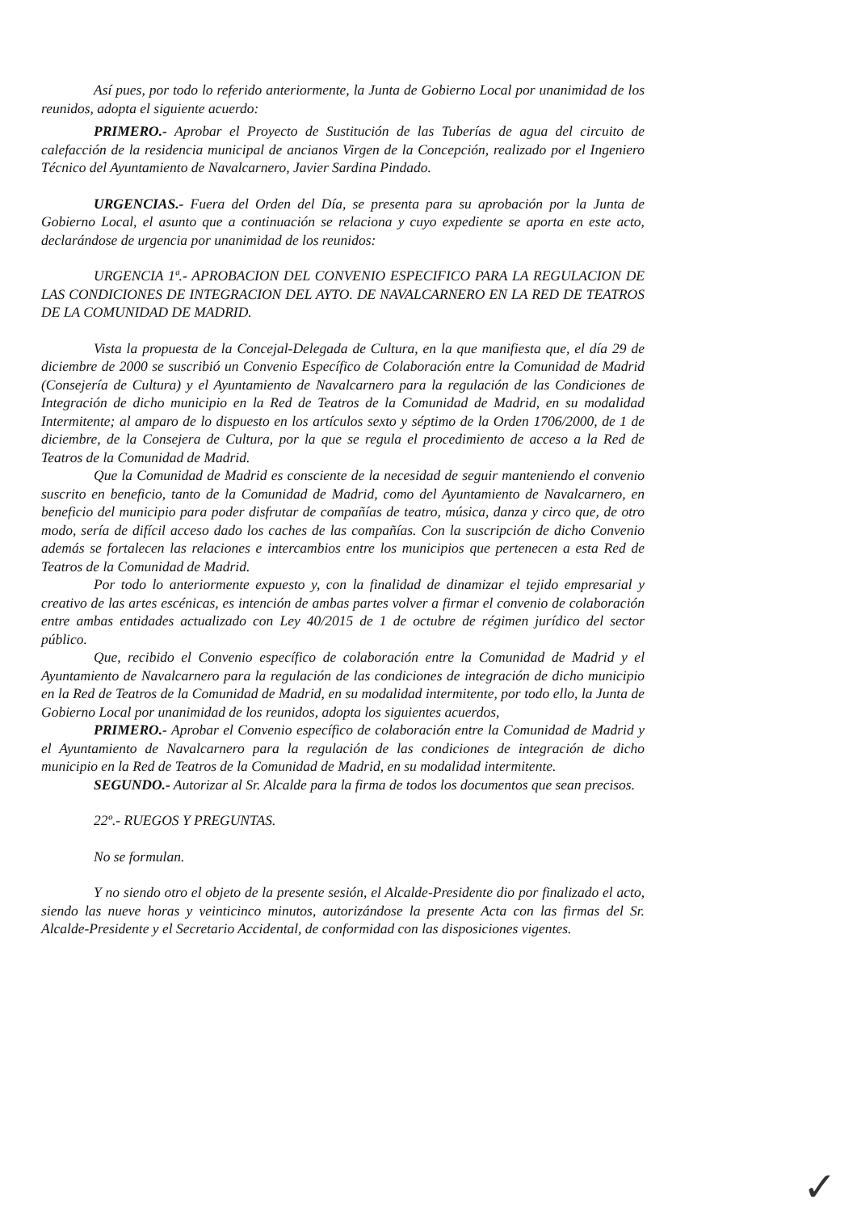Así pues, por todo lo referido anteriormente, la Junta de Gobierno Local por unanimidad de los reunidos, adopta el siguiente acuerdo:
PRIMERO.- Aprobar el Proyecto de Sustitución de las Tuberías de agua del circuito de calefacción de la residencia municipal de ancianos Virgen de la Concepción, realizado por el Ingeniero Técnico del Ayuntamiento de Navalcarnero, Javier Sardina Pindado.
URGENCIAS.- Fuera del Orden del Día, se presenta para su aprobación por la Junta de Gobierno Local, el asunto que a continuación se relaciona y cuyo expediente se aporta en este acto, declarándose de urgencia por unanimidad de los reunidos:
URGENCIA 1ª.- APROBACION DEL CONVENIO ESPECIFICO PARA LA REGULACION DE LAS CONDICIONES DE INTEGRACION DEL AYTO. DE NAVALCARNERO EN LA RED DE TEATROS DE LA COMUNIDAD DE MADRID.
Vista la propuesta de la Concejal-Delegada de Cultura, en la que manifiesta que, el día 29 de diciembre de 2000 se suscribió un Convenio Específico de Colaboración entre la Comunidad de Madrid (Consejería de Cultura) y el Ayuntamiento de Navalcarnero para la regulación de las Condiciones de Integración de dicho municipio en la Red de Teatros de la Comunidad de Madrid, en su modalidad Intermitente; al amparo de lo dispuesto en los artículos sexto y séptimo de la Orden 1706/2000, de 1 de diciembre, de la Consejera de Cultura, por la que se regula el procedimiento de acceso a la Red de Teatros de la Comunidad de Madrid.
Que la Comunidad de Madrid es consciente de la necesidad de seguir manteniendo el convenio suscrito en beneficio, tanto de la Comunidad de Madrid, como del Ayuntamiento de Navalcarnero, en beneficio del municipio para poder disfrutar de compañías de teatro, música, danza y circo que, de otro modo, sería de difícil acceso dado los caches de las compañías. Con la suscripción de dicho Convenio además se fortalecen las relaciones e intercambios entre los municipios que pertenecen a esta Red de Teatros de la Comunidad de Madrid.
Por todo lo anteriormente expuesto y, con la finalidad de dinamizar el tejido empresarial y creativo de las artes escénicas, es intención de ambas partes volver a firmar el convenio de colaboración entre ambas entidades actualizado con Ley 40/2015 de 1 de octubre de régimen jurídico del sector público.
Que, recibido el Convenio específico de colaboración entre la Comunidad de Madrid y el Ayuntamiento de Navalcarnero para la regulación de las condiciones de integración de dicho municipio en la Red de Teatros de la Comunidad de Madrid, en su modalidad intermitente, por todo ello, la Junta de Gobierno Local por unanimidad de los reunidos, adopta los siguientes acuerdos,
PRIMERO.- Aprobar el Convenio específico de colaboración entre la Comunidad de Madrid y el Ayuntamiento de Navalcarnero para la regulación de las condiciones de integración de dicho municipio en la Red de Teatros de la Comunidad de Madrid, en su modalidad intermitente.
SEGUNDO.- Autorizar al Sr. Alcalde para la firma de todos los documentos que sean precisos.
22º.- RUEGOS Y PREGUNTAS.
No se formulan.
Y no siendo otro el objeto de la presente sesión, el Alcalde-Presidente dio por finalizado el acto, siendo las nueve horas y veinticinco minutos, autorizándose la presente Acta con las firmas del Sr. Alcalde-Presidente y el Secretario Accidental, de conformidad con las disposiciones vigentes.
✓